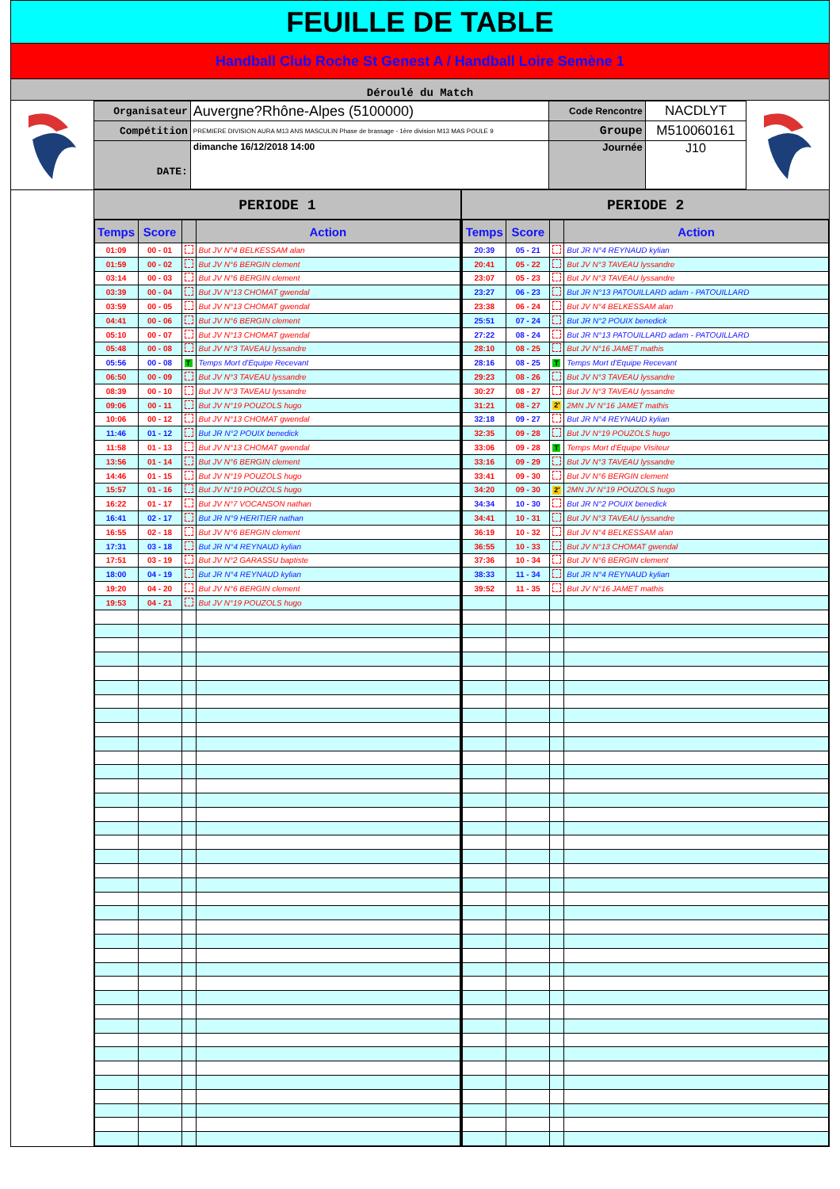FEUILLE DE TABLE
Handball Club Roche St Genest A / Handball Loire Semène 1
Déroulé du Match
| Organisateur | Auvergne?Rhône-Alpes (5100000) | Code Rencontre | NACDLYT |
| Compétition | PREMIERE DIVISION AURA M13 ANS MASCULIN Phase de brassage - 1ère division M13 MAS POULE 9 | Groupe | M510060161 |
| DATE: | dimanche 16/12/2018 14:00 | Journée | J10 |
PERIODE 1
| Temps | Score | | Action |
| --- | --- | --- | --- |
| 01:09 | 00 - 01 | | But JV N°4 BELKESSAM alan |
| 01:59 | 00 - 02 | | But JV N°6 BERGIN clement |
| 03:14 | 00 - 03 | | But JV N°6 BERGIN clement |
| 03:39 | 00 - 04 | | But JV N°13 CHOMAT gwendal |
| 03:59 | 00 - 05 | | But JV N°13 CHOMAT gwendal |
| 04:41 | 00 - 06 | | But JV N°6 BERGIN clement |
| 05:10 | 00 - 07 | | But JV N°13 CHOMAT gwendal |
| 05:48 | 00 - 08 | | But JV N°3 TAVEAU lyssandre |
| 05:56 | 00 - 08 | T | Temps Mort d'Equipe Recevant |
| 06:50 | 00 - 09 | | But JV N°3 TAVEAU lyssandre |
| 08:39 | 00 - 10 | | But JV N°3 TAVEAU lyssandre |
| 09:06 | 00 - 11 | | But JV N°19 POUZOLS hugo |
| 10:06 | 00 - 12 | | But JV N°13 CHOMAT gwendal |
| 11:46 | 01 - 12 | | But JR N°2 POUIX benedick |
| 11:58 | 01 - 13 | | But JV N°13 CHOMAT gwendal |
| 13:56 | 01 - 14 | | But JV N°6 BERGIN clement |
| 14:46 | 01 - 15 | | But JV N°19 POUZOLS hugo |
| 15:57 | 01 - 16 | | But JV N°19 POUZOLS hugo |
| 16:22 | 01 - 17 | | But JV N°7 VOCANSON nathan |
| 16:41 | 02 - 17 | | But JR N°9 HERITIER nathan |
| 16:55 | 02 - 18 | | But JV N°6 BERGIN clement |
| 17:31 | 03 - 18 | | But JR N°4 REYNAUD kylian |
| 17:51 | 03 - 19 | | But JV N°2 GARASSU baptiste |
| 18:00 | 04 - 19 | | But JR N°4 REYNAUD kylian |
| 19:20 | 04 - 20 | | But JV N°6 BERGIN clement |
| 19:53 | 04 - 21 | | But JV N°19 POUZOLS hugo |
PERIODE 2
| Temps | Score | | Action |
| --- | --- | --- | --- |
| 20:39 | 05 - 21 | | But JR N°4 REYNAUD kylian |
| 20:41 | 05 - 22 | | But JV N°3 TAVEAU lyssandre |
| 23:07 | 05 - 23 | | But JV N°3 TAVEAU lyssandre |
| 23:27 | 06 - 23 | | But JR N°13 PATOUILLARD adam - PATOUILLARD |
| 23:38 | 06 - 24 | | But JV N°4 BELKESSAM alan |
| 25:51 | 07 - 24 | | But JR N°2 POUIX benedick |
| 27:22 | 08 - 24 | | But JR N°13 PATOUILLARD adam - PATOUILLARD |
| 28:10 | 08 - 25 | | But JV N°16 JAMET mathis |
| 28:16 | 08 - 25 | T | Temps Mort d'Equipe Recevant |
| 29:23 | 08 - 26 | | But JV N°3 TAVEAU lyssandre |
| 30:27 | 08 - 27 | | But JV N°3 TAVEAU lyssandre |
| 31:21 | 08 - 27 | 2' | 2MN JV N°16 JAMET mathis |
| 32:18 | 09 - 27 | | But JR N°4 REYNAUD kylian |
| 32:35 | 09 - 28 | | But JV N°19 POUZOLS hugo |
| 33:06 | 09 - 28 | T | Temps Mort d'Equipe Visiteur |
| 33:16 | 09 - 29 | | But JV N°3 TAVEAU lyssandre |
| 33:41 | 09 - 30 | | But JV N°6 BERGIN clement |
| 34:20 | 09 - 30 | 2' | 2MN JV N°19 POUZOLS hugo |
| 34:34 | 10 - 30 | | But JR N°2 POUIX benedick |
| 34:41 | 10 - 31 | | But JV N°3 TAVEAU lyssandre |
| 36:19 | 10 - 32 | | But JV N°4 BELKESSAM alan |
| 36:55 | 10 - 33 | | But JV N°13 CHOMAT gwendal |
| 37:36 | 10 - 34 | | But JV N°6 BERGIN clement |
| 38:33 | 11 - 34 | | But JR N°4 REYNAUD kylian |
| 39:52 | 11 - 35 | | But JV N°16 JAMET mathis |